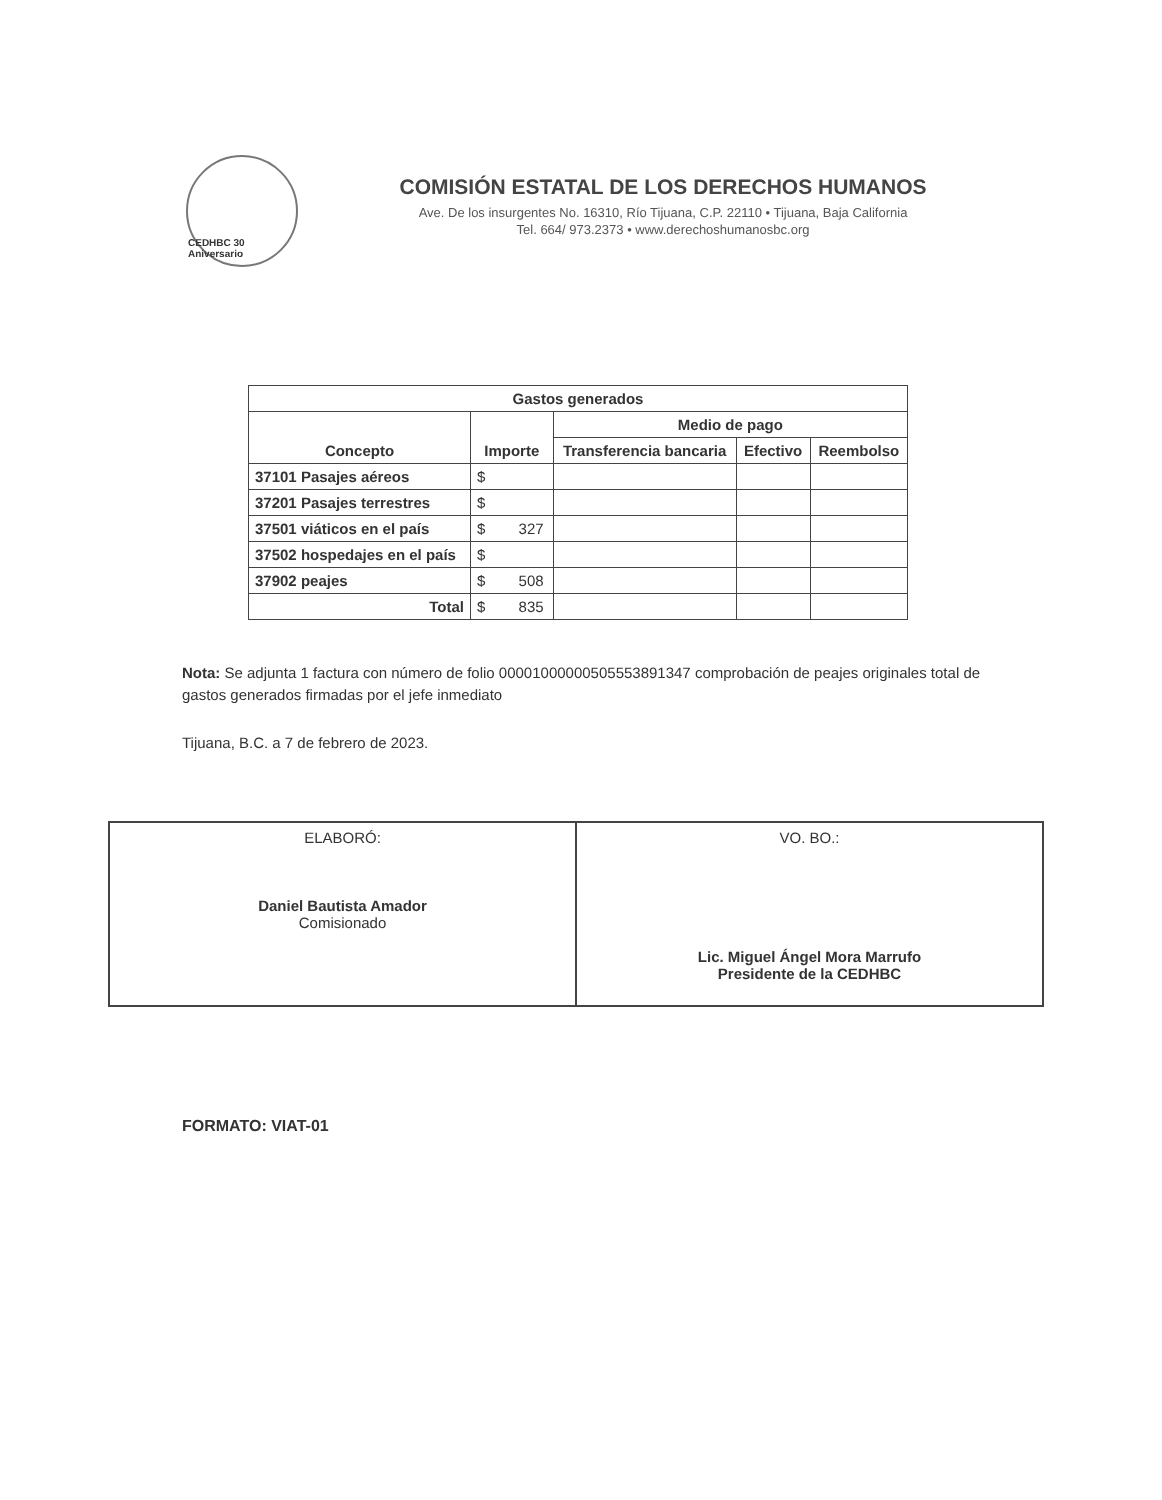CEDHBC 30 Aniversario
COMISIÓN ESTATAL DE LOS DERECHOS HUMANOS
Ave. De los insurgentes No. 16310, Río Tijuana, C.P. 22110 • Tijuana, Baja California
Tel. 664/ 973.2373 • www.derechoshumanosbc.org
| Gastos generados | | | | |
| --- | --- | --- | --- | --- |
| Concepto | Importe | Medio de pago | | |
| | | Transferencia bancaria | Efectivo | Reembolso |
| 37101 Pasajes aéreos | $ | | | |
| 37201 Pasajes terrestres | $ | | | |
| 37501 viáticos en el país | $ 327 | | | |
| 37502 hospedajes en el país | $ | | | |
| 37902 peajes | $ 508 | | | |
| Total | $ 835 | | | |
Nota: Se adjunta 1 factura con número de folio 00001000000505553891347 comprobación de peajes originales total de gastos generados firmadas por el jefe inmediato
Tijuana, B.C. a 7 de febrero de 2023.
| ELABORÓ: Daniel Bautista Amador Comisionado | VO. BO.: Lic. Miguel Ángel Mora Marrufo Presidente de la CEDHBC |
FORMATO: VIAT-01